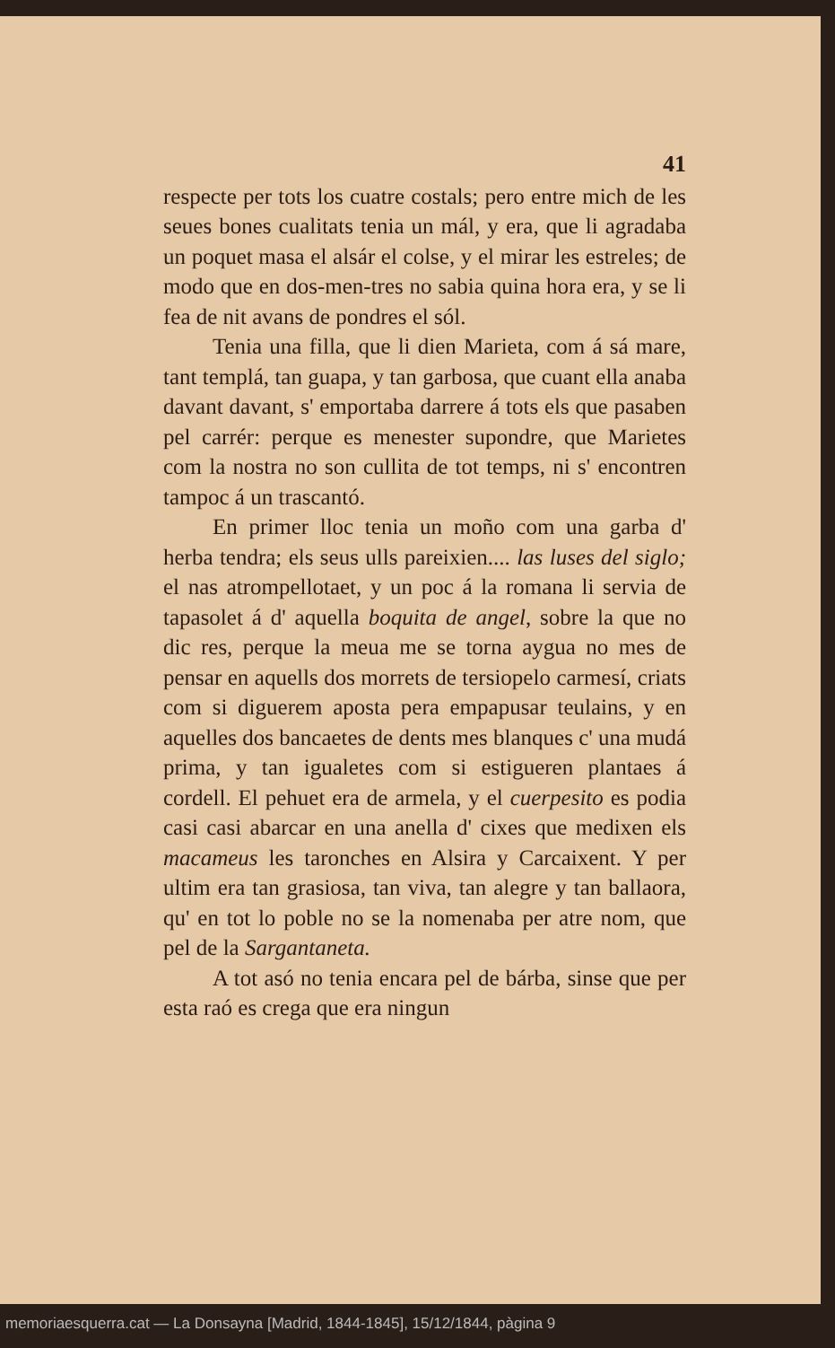41
respecte per tots los cuatre costals; pero entre mich de les seues bones cualitats tenia un mál, y era, que li agradaba un poquet masa el alsár el colse, y el mirar les estreles; de modo que en dos-men-tres no sabia quina hora era, y se li fea de nit avans de pondres el sól.
Tenia una filla, que li dien Marieta, com á sá mare, tant templá, tan guapa, y tan garbosa, que cuant ella anaba davant davant, s' emportaba darrere á tots els que pasaben pel carrér: perque es menester supondre, que Marietes com la nostra no son cullita de tot temps, ni s' encontren tampoc á un trascantó.
En primer lloc tenia un moño com una garba d' herba tendra; els seus ulls pareixien.... las luses del siglo; el nas atrompellotaet, y un poc á la romana li servia de tapasolet á d' aquella boquita de angel, sobre la que no dic res, perque la meua me se torna aygua no mes de pensar en aquells dos morrets de tersiopelo carmesí, criats com si diguerem aposta pera empapusar teulains, y en aquelles dos bancaetes de dents mes blanques c' una mudá prima, y tan igualetes com si estigueren plantaes á cordell. El pehuet era de armela, y el cuerpesito es podia casi casi abarcar en una anella d' cixes que medixen els macameus les taronches en Alsira y Carcaixent. Y per ultim era tan grasiosa, tan viva, tan alegre y tan ballaora, qu' en tot lo poble no se la nomenaba per atre nom, que pel de la Sargantaneta.
A tot asó no tenia encara pel de bárba, sinse que per esta raó es crega que era ningun
memoriaesquerra.cat — La Donsayna [Madrid, 1844-1845], 15/12/1844, pàgina 9